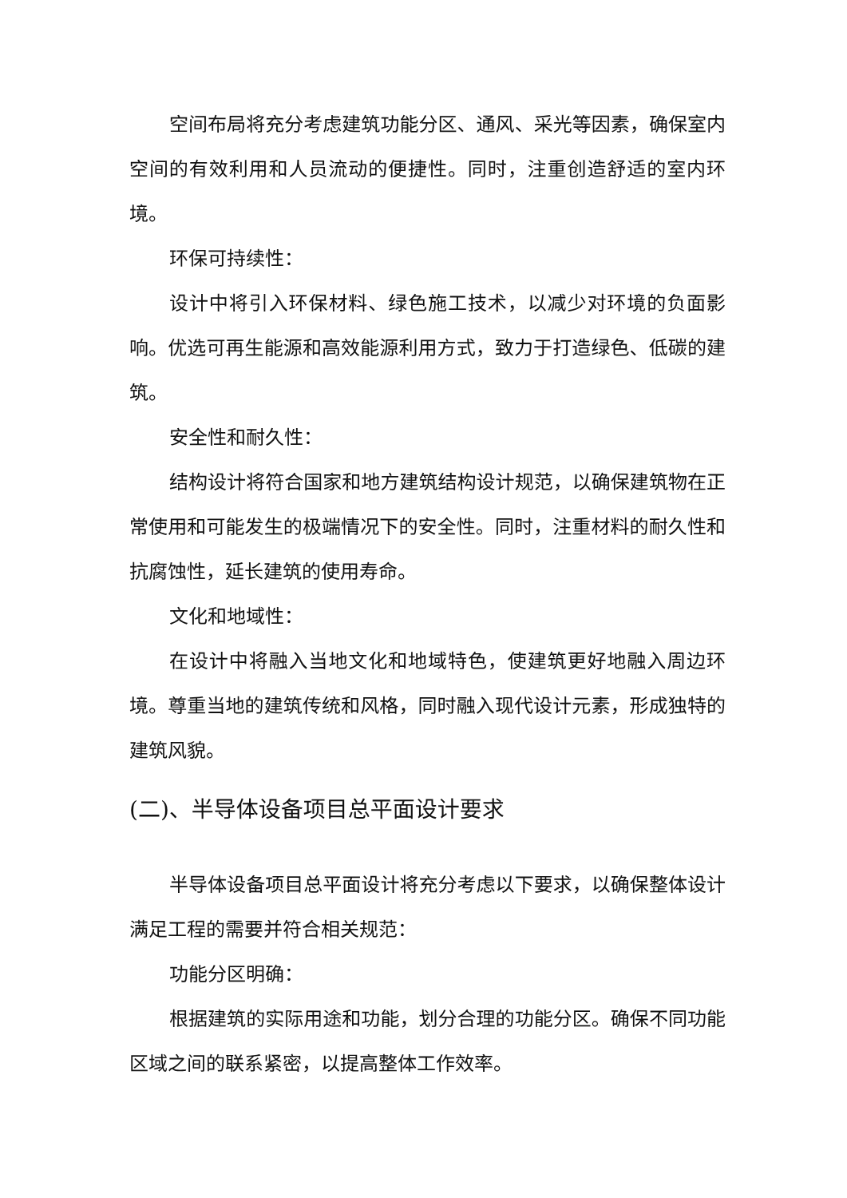空间布局将充分考虑建筑功能分区、通风、采光等因素，确保室内空间的有效利用和人员流动的便捷性。同时，注重创造舒适的室内环境。
环保可持续性：
设计中将引入环保材料、绿色施工技术，以减少对环境的负面影响。优选可再生能源和高效能源利用方式，致力于打造绿色、低碳的建筑。
安全性和耐久性：
结构设计将符合国家和地方建筑结构设计规范，以确保建筑物在正常使用和可能发生的极端情况下的安全性。同时，注重材料的耐久性和抗腐蚀性，延长建筑的使用寿命。
文化和地域性：
在设计中将融入当地文化和地域特色，使建筑更好地融入周边环境。尊重当地的建筑传统和风格，同时融入现代设计元素，形成独特的建筑风貌。
(二)、半导体设备项目总平面设计要求
半导体设备项目总平面设计将充分考虑以下要求，以确保整体设计满足工程的需要并符合相关规范：
功能分区明确：
根据建筑的实际用途和功能，划分合理的功能分区。确保不同功能区域之间的联系紧密，以提高整体工作效率。